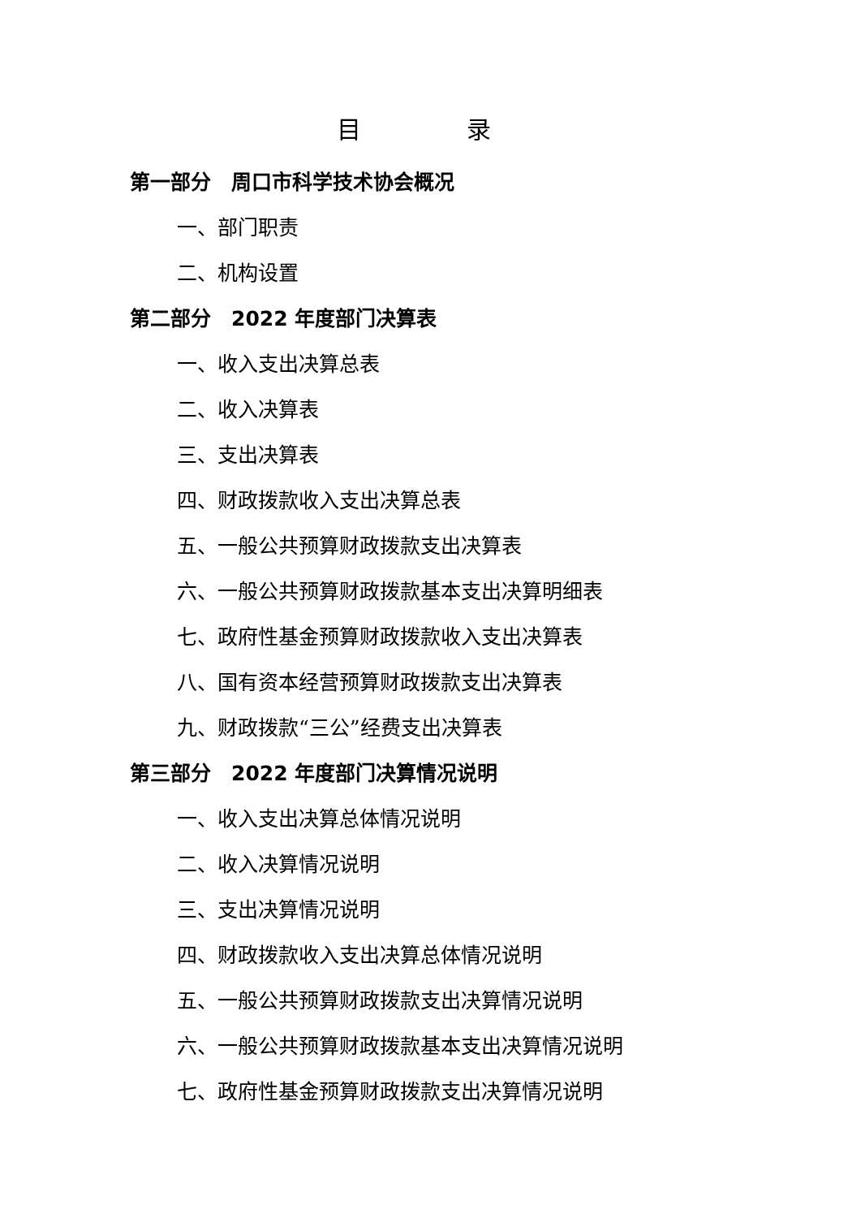目 录
第一部分　周口市科学技术协会概况
一、部门职责
二、机构设置
第二部分　2022 年度部门决算表
一、收入支出决算总表
二、收入决算表
三、支出决算表
四、财政拨款收入支出决算总表
五、一般公共预算财政拨款支出决算表
六、一般公共预算财政拨款基本支出决算明细表
七、政府性基金预算财政拨款收入支出决算表
八、国有资本经营预算财政拨款支出决算表
九、财政拨款“三公”经费支出决算表
第三部分　2022 年度部门决算情况说明
一、收入支出决算总体情况说明
二、收入决算情况说明
三、支出决算情况说明
四、财政拨款收入支出决算总体情况说明
五、一般公共预算财政拨款支出决算情况说明
六、一般公共预算财政拨款基本支出决算情况说明
七、政府性基金预算财政拨款支出决算情况说明